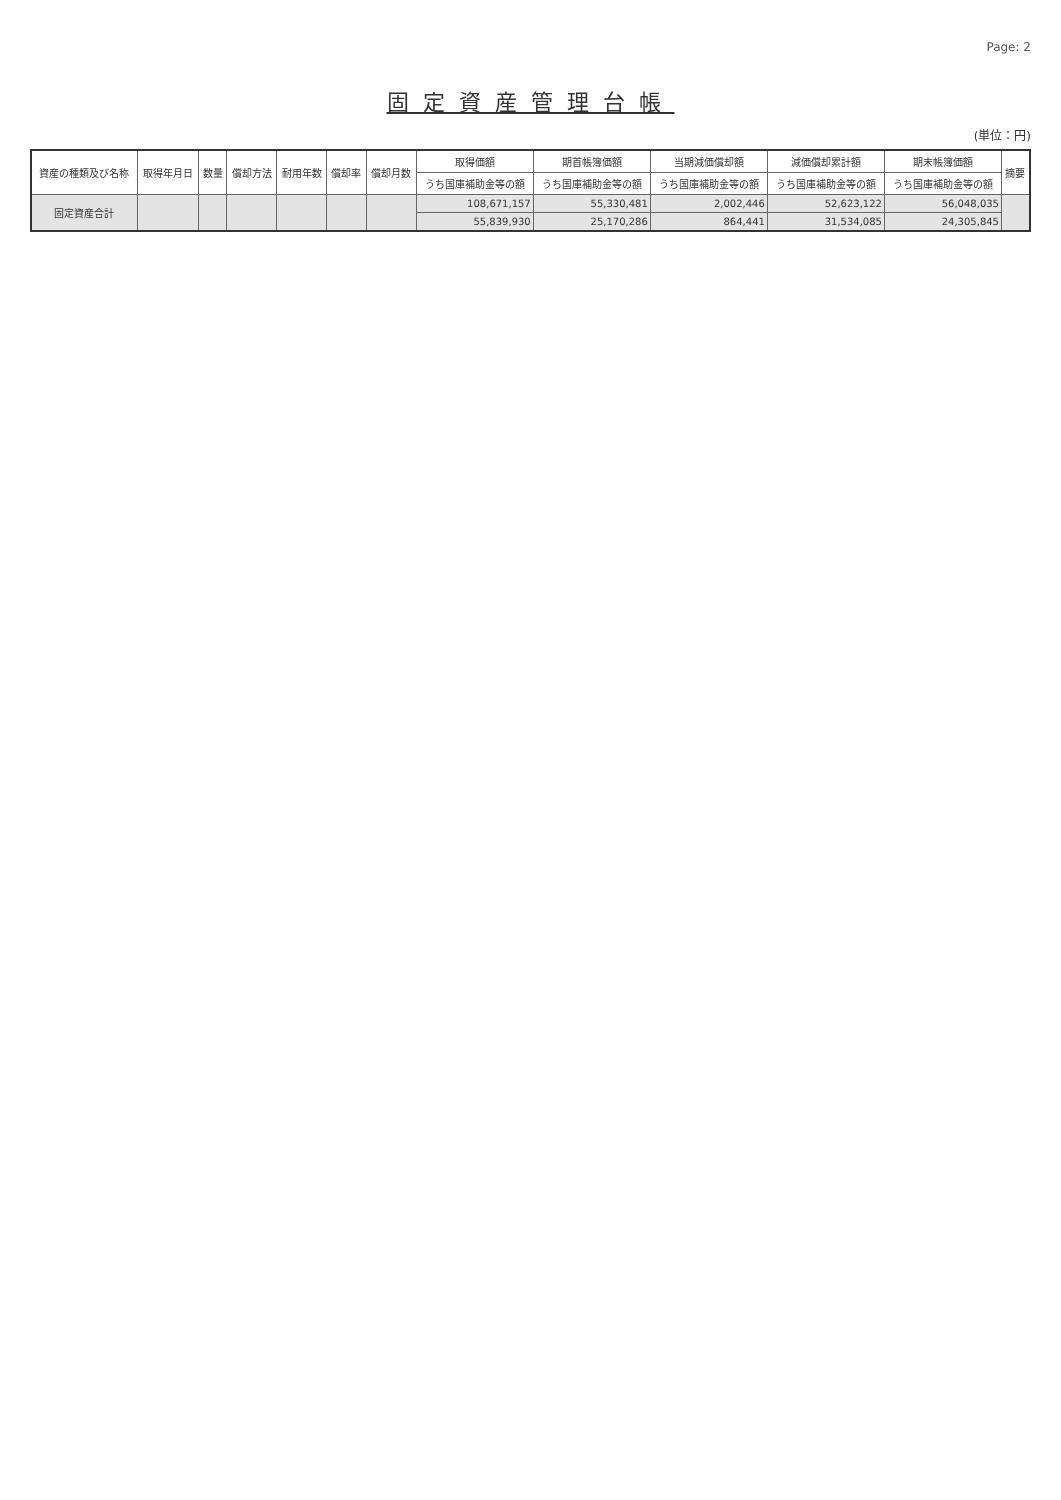Page: 2
固定資産管理台帳
(単位：円)
| 資産の種類及び名称 | 取得年月日 | 数量 | 償却方法 | 耐用年数 | 償却率 | 償却月数 | 取得価額 | 期首帳簿価額 | 当期減価償却額 | 減価償却累計額 | 期末帳簿価額 | 摘要 |
| --- | --- | --- | --- | --- | --- | --- | --- | --- | --- | --- | --- | --- |
| | | | | | | | うち国庫補助金等の額 | うち国庫補助金等の額 | うち国庫補助金等の額 | うち国庫補助金等の額 | うち国庫補助金等の額 | |
| 固定資産合計 | | | | | | | 108,671,157 | 55,330,481 | 2,002,446 | 52,623,122 | 56,048,035 | |
| | | | | | | | 55,839,930 | 25,170,286 | 864,441 | 31,534,085 | 24,305,845 | |